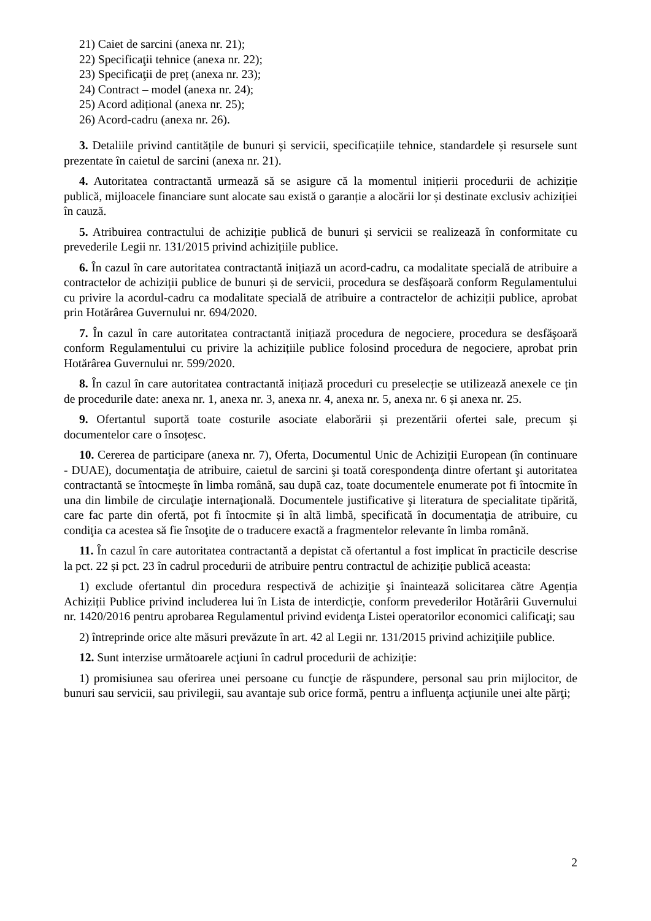21) Caiet de sarcini (anexa nr. 21);
22) Specificaţii tehnice (anexa nr. 22);
23) Specificaţii de preț (anexa nr. 23);
24) Contract – model (anexa nr. 24);
25) Acord adițional (anexa nr. 25);
26) Acord-cadru (anexa nr. 26).
3. Detaliile privind cantitățile de bunuri și servicii, specificațiile tehnice, standardele și resursele sunt prezentate în caietul de sarcini (anexa nr. 21).
4. Autoritatea contractantă urmează să se asigure că la momentul inițierii procedurii de achiziție publică, mijloacele financiare sunt alocate sau există o garanție a alocării lor și destinate exclusiv achiziției în cauză.
5. Atribuirea contractului de achiziție publică de bunuri și servicii se realizează în conformitate cu prevederile Legii nr. 131/2015 privind achizițiile publice.
6. În cazul în care autoritatea contractantă inițiază un acord-cadru, ca modalitate specială de atribuire a contractelor de achiziții publice de bunuri și de servicii, procedura se desfășoară conform Regulamentului cu privire la acordul-cadru ca modalitate specială de atribuire a contractelor de achiziții publice, aprobat prin Hotărârea Guvernului nr. 694/2020.
7. În cazul în care autoritatea contractantă inițiază procedura de negociere, procedura se desfăşoară conform Regulamentului cu privire la achizițiile publice folosind procedura de negociere, aprobat prin Hotărârea Guvernului nr. 599/2020.
8. În cazul în care autoritatea contractantă inițiază proceduri cu preselecție se utilizează anexele ce țin de procedurile date: anexa nr. 1, anexa nr. 3, anexa nr. 4, anexa nr. 5, anexa nr. 6 și anexa nr. 25.
9. Ofertantul suportă toate costurile asociate elaborării și prezentării ofertei sale, precum și documentelor care o însoțesc.
10. Cererea de participare (anexa nr. 7), Oferta, Documentul Unic de Achiziții European (în continuare - DUAE), documentaţia de atribuire, caietul de sarcini şi toată corespondenţa dintre ofertant şi autoritatea contractantă se întocmește în limba română, sau după caz, toate documentele enumerate pot fi întocmite în una din limbile de circulaţie internaţională. Documentele justificative şi literatura de specialitate tipărită, care fac parte din ofertă, pot fi întocmite și în altă limbă, specificată în documentaţia de atribuire, cu condiţia ca acestea să fie însoţite de o traducere exactă a fragmentelor relevante în limba română.
11. În cazul în care autoritatea contractantă a depistat că ofertantul a fost implicat în practicile descrise la pct. 22 și pct. 23 în cadrul procedurii de atribuire pentru contractul de achiziție publică aceasta:
1) exclude ofertantul din procedura respectivă de achiziţie şi înaintează solicitarea către Agenția Achiziții Publice privind includerea lui în Lista de interdicție, conform prevederilor Hotărârii Guvernului nr. 1420/2016 pentru aprobarea Regulamentul privind evidenţa Listei operatorilor economici calificaţi; sau
2) întreprinde orice alte măsuri prevăzute în art. 42 al Legii nr. 131/2015 privind achiziţiile publice.
12. Sunt interzise următoarele acţiuni în cadrul procedurii de achiziție:
1) promisiunea sau oferirea unei persoane cu funcţie de răspundere, personal sau prin mijlocitor, de bunuri sau servicii, sau privilegii, sau avantaje sub orice formă, pentru a influenţa acţiunile unei alte părţi;
2